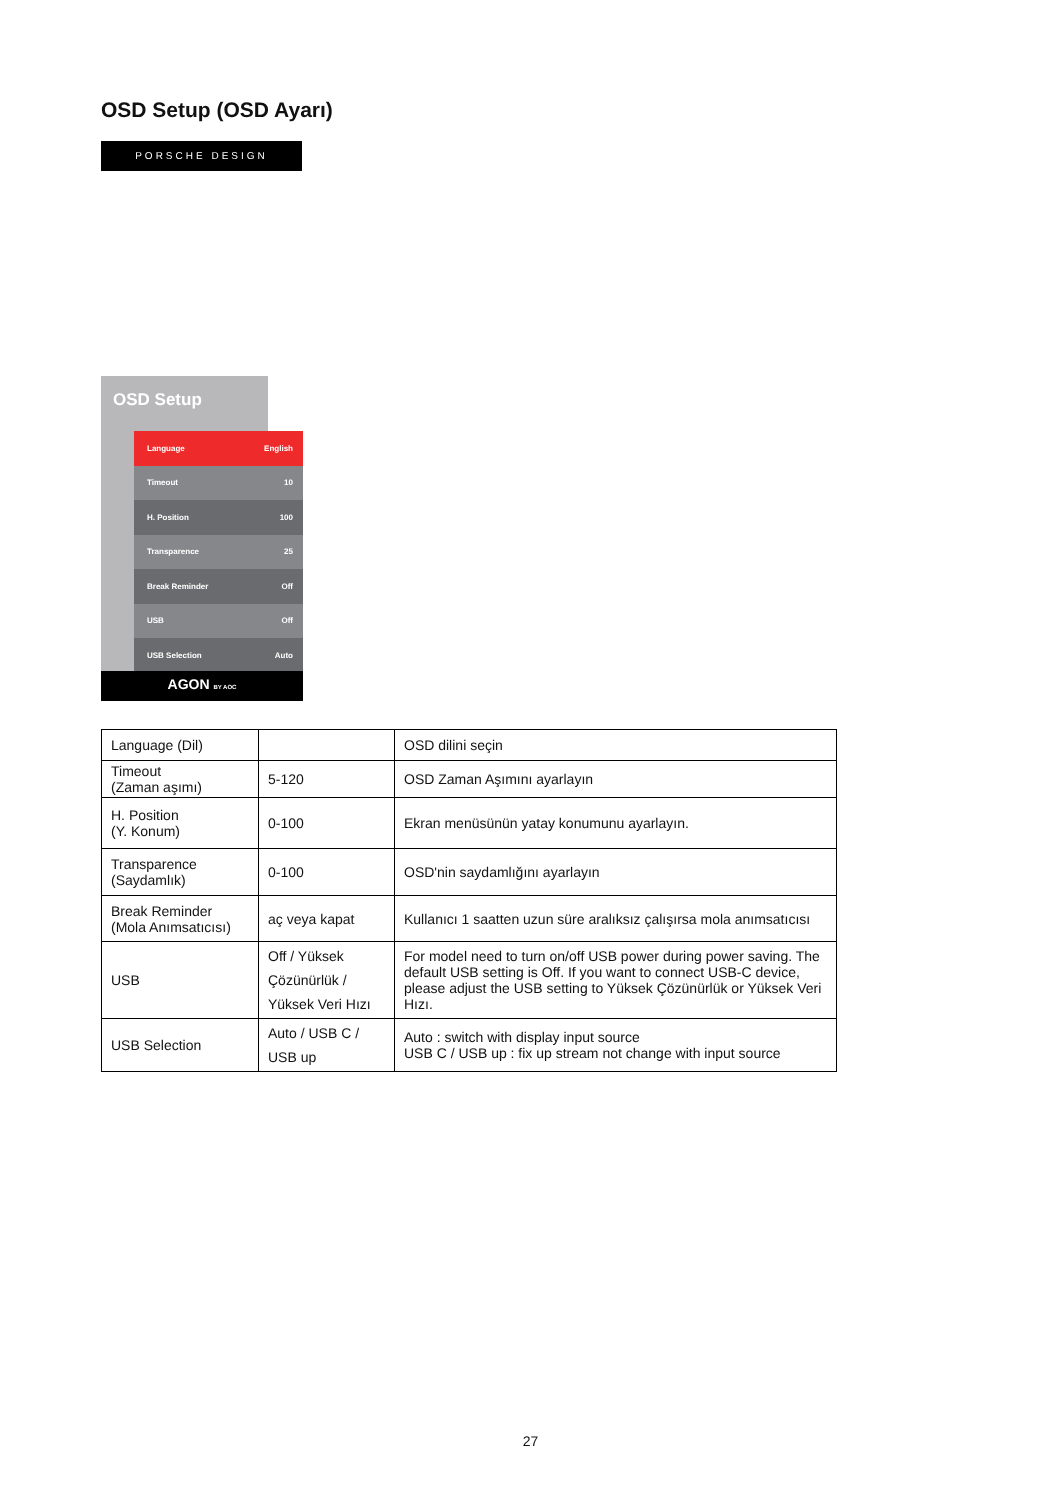OSD Setup (OSD Ayarı)
PORSCHE DESIGN
OSD Setup
Language English
Timeout 10
H. Position 100
Transparence 25
Break Reminder Off
USB Off
USB Selection Auto
AGON BY AOC
| Language (Dil) | | OSD dilini seçin |
| Timeout (Zaman aşımı) | 5-120 | OSD Zaman Aşımını ayarlayın |
| H. Position (Y. Konum) | 0-100 | Ekran menüsünün yatay konumunu ayarlayın. |
| Transparence (Saydamlık) | 0-100 | OSD'nin saydamlığını ayarlayın |
| Break Reminder (Mola Anımsatıcısı) | aç veya kapat | Kullanıcı 1 saatten uzun süre aralıksız çalışırsa mola anımsatıcısı |
| USB | Off / Yüksek Çözünürlük / Yüksek Veri Hızı | For model need to turn on/off USB power during power saving. The default USB setting is Off. If you want to connect USB-C device, please adjust the USB setting to Yüksek Çözünürlük or Yüksek Veri Hızı. |
| USB Selection | Auto / USB C / USB up | Auto : switch with display input source USB C / USB up : fix up stream not change with input source |
27